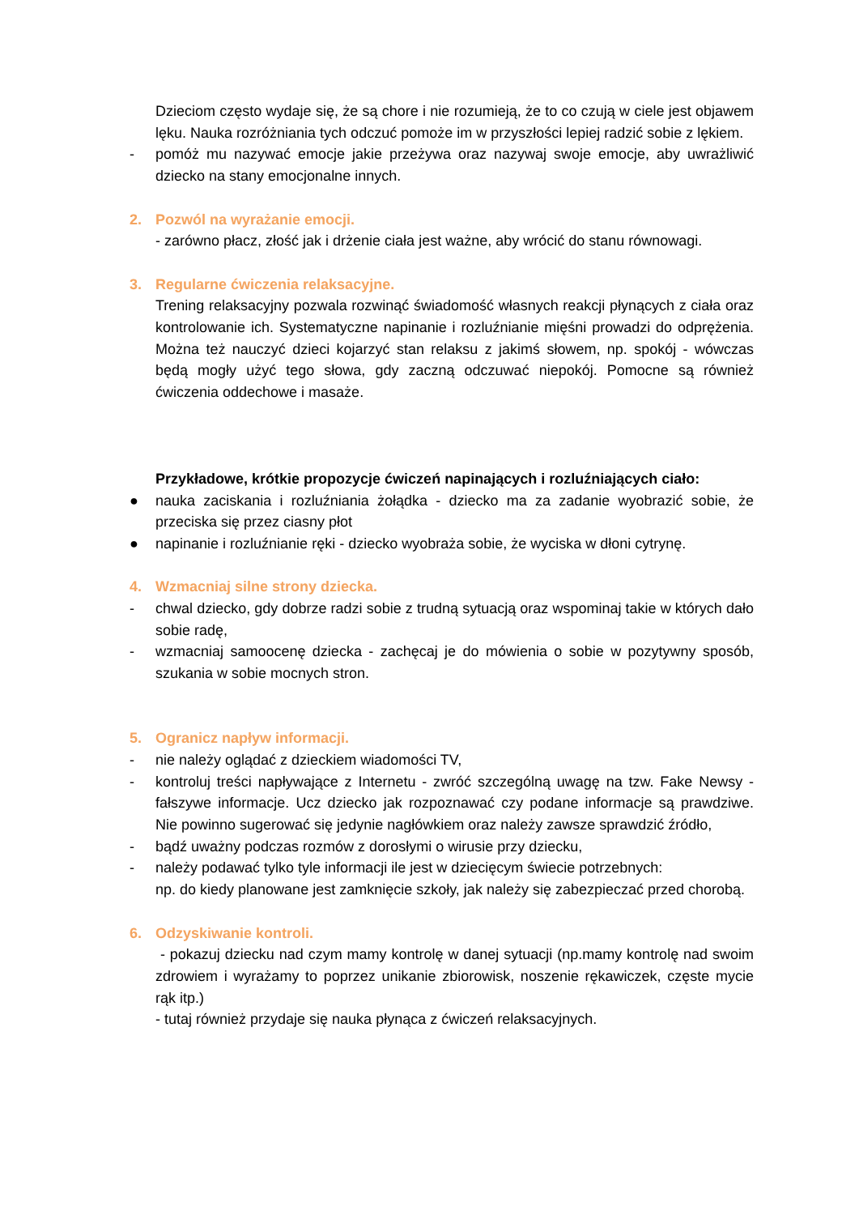Dzieciom często wydaje się, że są chore i nie rozumieją, że to co czują w ciele jest objawem lęku. Nauka rozróżniania tych odczuć pomoże im w przyszłości lepiej radzić sobie z lękiem.
- pomóż mu nazywać emocje jakie przeżywa oraz nazywaj swoje emocje, aby uwrażliwić dziecko na stany emocjonalne innych.
2. Pozwól na wyrażanie emocji.
- zarówno płacz, złość jak i drżenie ciała jest ważne, aby wrócić do stanu równowagi.
3. Regularne ćwiczenia relaksacyjne.
Trening relaksacyjny pozwala rozwinąć świadomość własnych reakcji płynących z ciała oraz kontrolowanie ich. Systematyczne napinanie i rozluźnianie mięśni prowadzi do odprężenia. Można też nauczyć dzieci kojarzyć stan relaksu z jakimś słowem, np. spokój - wówczas będą mogły użyć tego słowa, gdy zaczną odczuwać niepokój. Pomocne są również ćwiczenia oddechowe i masaże.
Przykładowe, krótkie propozycje ćwiczeń napinających i rozluźniających ciało:
● nauka zaciskania i rozluźniania żołądka - dziecko ma za zadanie wyobrazić sobie, że przeciska się przez ciasny płot
● napinanie i rozluźnianie ręki - dziecko wyobraża sobie, że wyciska w dłoni cytrynę.
4. Wzmacniaj silne strony dziecka.
- chwal dziecko, gdy dobrze radzi sobie z trudną sytuacją oraz wspominaj takie w których dało sobie radę,
- wzmacniaj samoocenę dziecka - zachęcaj je do mówienia o sobie w pozytywny sposób, szukania w sobie mocnych stron.
5. Ogranicz napływ informacji.
- nie należy oglądać z dzieckiem wiadomości TV,
- kontroluj treści napływające z Internetu - zwróć szczególną uwagę na tzw. Fake Newsy - fałszywe informacje. Ucz dziecko jak rozpoznawać czy podane informacje są prawdziwe. Nie powinno sugerować się jedynie nagłówkiem oraz należy zawsze sprawdzić źródło,
- bądź uważny podczas rozmów z dorosłymi o wirusie przy dziecku,
- należy podawać tylko tyle informacji ile jest w dziecięcym świecie potrzebnych:
np. do kiedy planowane jest zamknięcie szkoły, jak należy się zabezpieczać przed chorobą.
6. Odzyskiwanie kontroli.
- pokazuj dziecku nad czym mamy kontrolę w danej sytuacji (np.mamy kontrolę nad swoim zdrowiem i wyrażamy to poprzez unikanie zbiorowisk, noszenie rękawiczek, częste mycie rąk itp.)
- tutaj również przydaje się nauka płynąca z ćwiczeń relaksacyjnych.